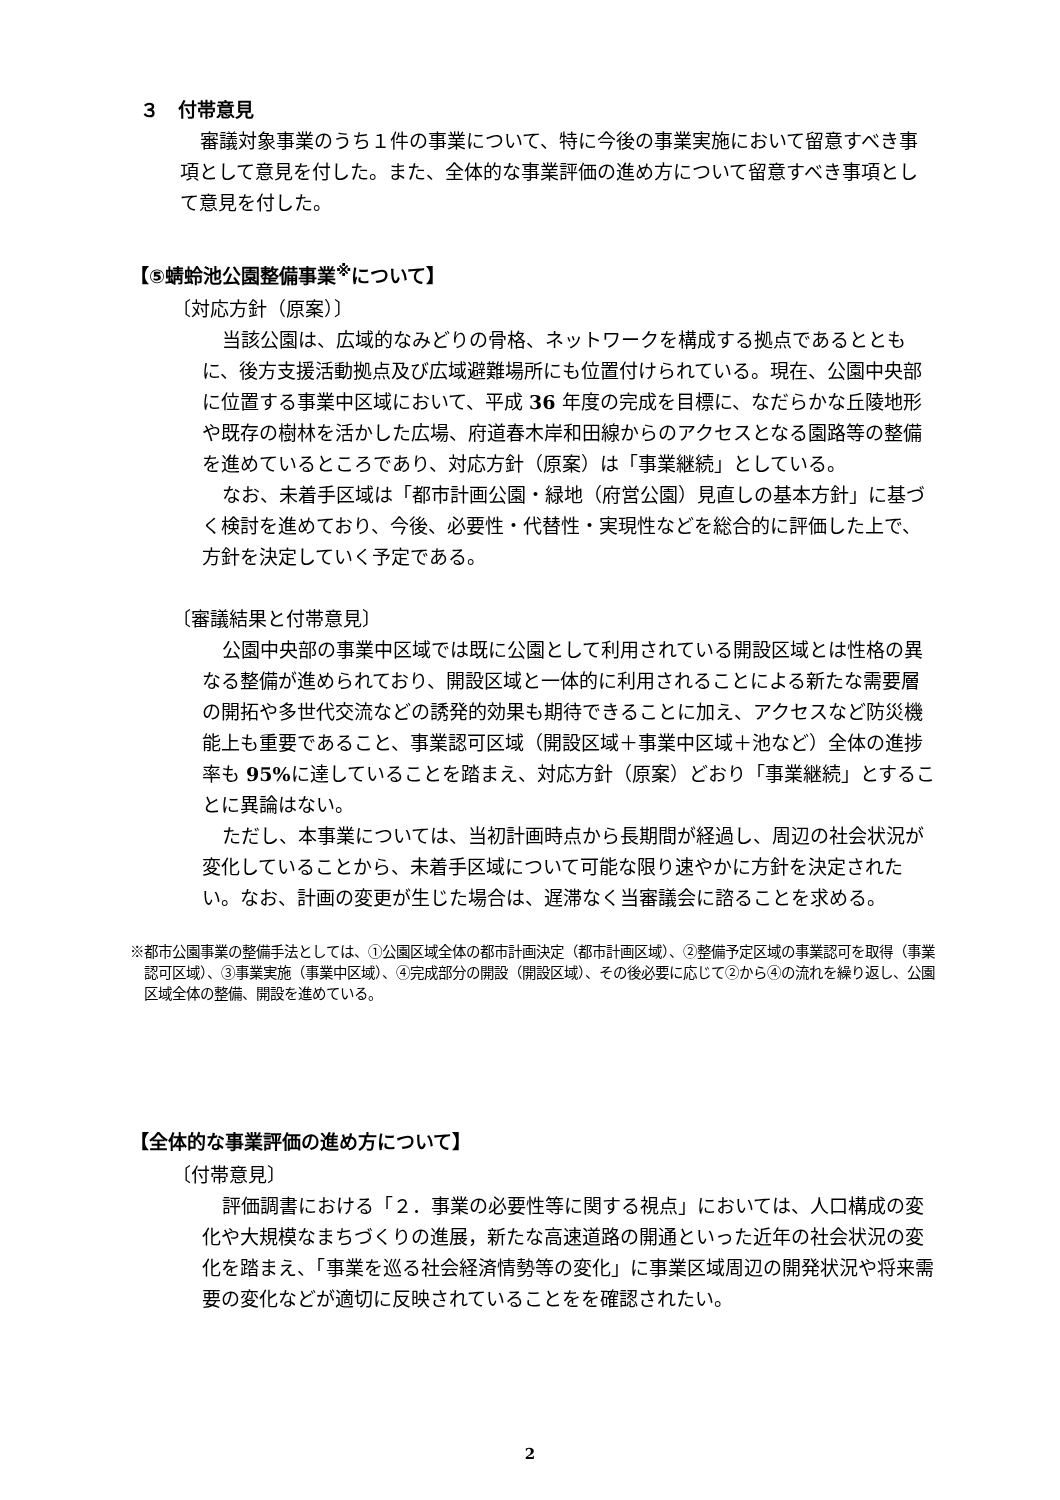３　付帯意見
審議対象事業のうち１件の事業について、特に今後の事業実施において留意すべき事項として意見を付した。また、全体的な事業評価の進め方について留意すべき事項として意見を付した。
【⑤蜻蛉池公園整備事業<sup>※</sup>について】
〔対応方針（原案）〕
当該公園は、広域的なみどりの骨格、ネットワークを構成する拠点であるとともに、後方支援活動拠点及び広域避難場所にも位置付けられている。現在、公園中央部に位置する事業中区域において、平成 36 年度の完成を目標に、なだらかな丘陵地形や既存の樹林を活かした広場、府道春木岸和田線からのアクセスとなる園路等の整備を進めているところであり、対応方針（原案）は「事業継続」としている。
なお、未着手区域は「都市計画公園・緑地（府営公園）見直しの基本方針」に基づく検討を進めており、今後、必要性・代替性・実現性などを総合的に評価した上で、方針を決定していく予定である。
〔審議結果と付帯意見〕
公園中央部の事業中区域では既に公園として利用されている開設区域とは性格の異なる整備が進められており、開設区域と一体的に利用されることによる新たな需要層の開拓や多世代交流などの誘発的効果も期待できることに加え、アクセスなど防災機能上も重要であること、事業認可区域（開設区域＋事業中区域＋池など）全体の進捗率も 95% に達していることを踏まえ、対応方針（原案）どおり「事業継続」とすることに異論はない。
ただし、本事業については、当初計画時点から長期間が経過し、周辺の社会状況が変化していることから、未着手区域について可能な限り速やかに方針を決定されたい。なお、計画の変更が生じた場合は、遅滞なく当審議会に諮ることを求める。
※都市公園事業の整備手法としては、①公園区域全体の都市計画決定（都市計画区域）、②整備予定区域の事業認可を取得（事業認可区域）、③事業実施（事業中区域）、④完成部分の開設（開設区域）、その後必要に応じて②から④の流れを繰り返し、公園区域全体の整備、開設を進めている。
【全体的な事業評価の進め方について】
〔付帯意見〕
評価調書における「２．事業の必要性等に関する視点」においては、人口構成の変化や大規模なまちづくりの進展，新たな高速道路の開通といった近年の社会状況の変化を踏まえ、「事業を巡る社会経済情勢等の変化」に事業区域周辺の開発状況や将来需要の変化などが適切に反映されていることをを確認されたい。
2